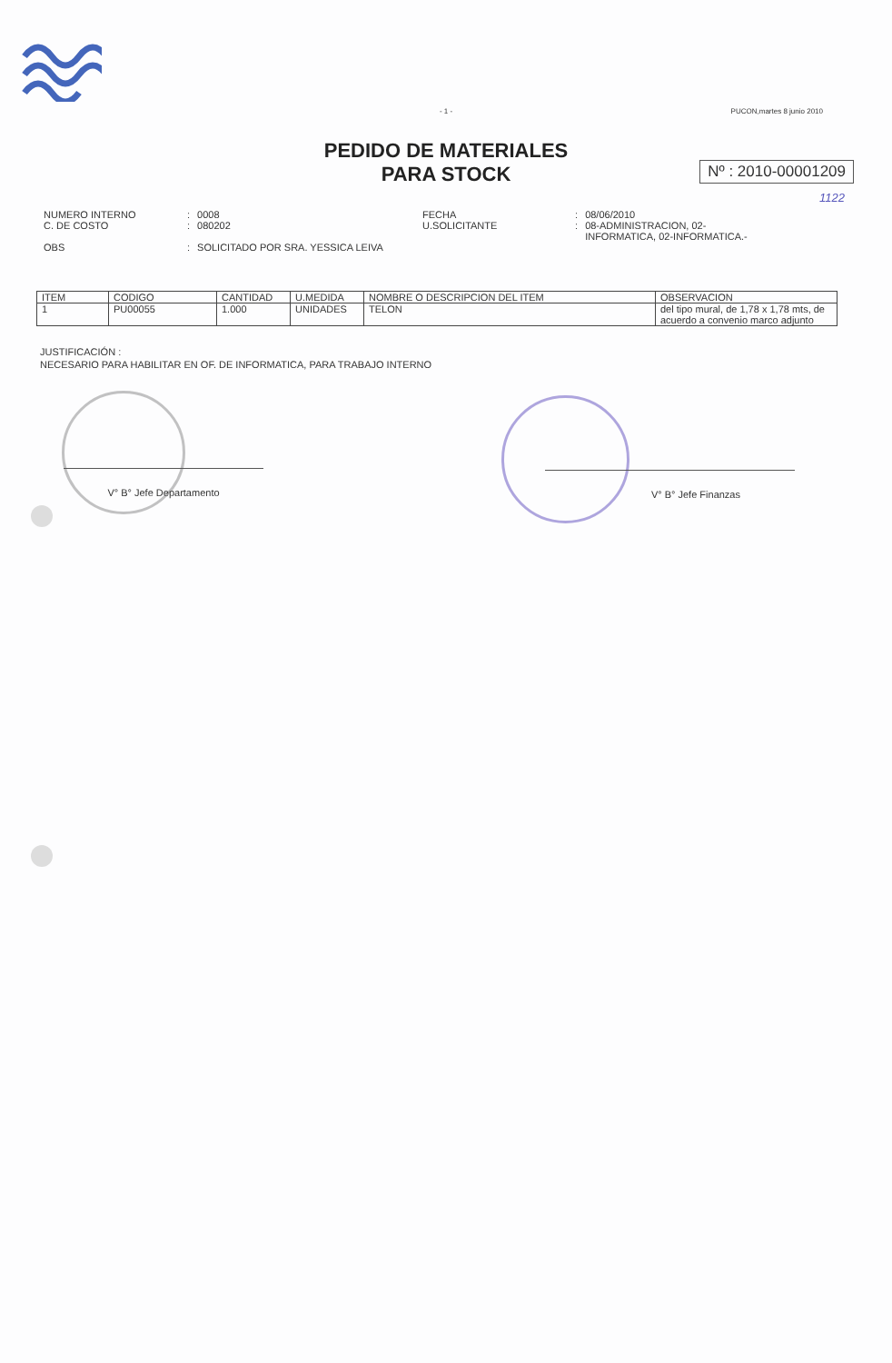- 1 -
PUCON,martes 8 junio 2010
PEDIDO DE MATERIALES
PARA STOCK
Nº : 2010-00001209
1122
| NUMERO INTERNO | : | 0008 | FECHA | : | 08/06/2010 |
| C. DE COSTO | : | 080202 | U.SOLICITANTE | : | 08-ADMINISTRACION, 02- INFORMATICA, 02-INFORMATICA.- |
| OBS | : | SOLICITADO POR SRA. YESSICA LEIVA | | | |
| ITEM | CODIGO | CANTIDAD | U.MEDIDA | NOMBRE O DESCRIPCION DEL ITEM | OBSERVACION |
| --- | --- | --- | --- | --- | --- |
| 1 | PU00055 | 1.000 | UNIDADES | TELON | del tipo mural, de 1,78 x 1,78 mts, de acuerdo a convenio marco adjunto |
JUSTIFICACIÓN :
NECESARIO PARA HABILITAR EN OF. DE INFORMATICA, PARA TRABAJO INTERNO
V° B° Jefe Departamento V° B° Jefe Finanzas